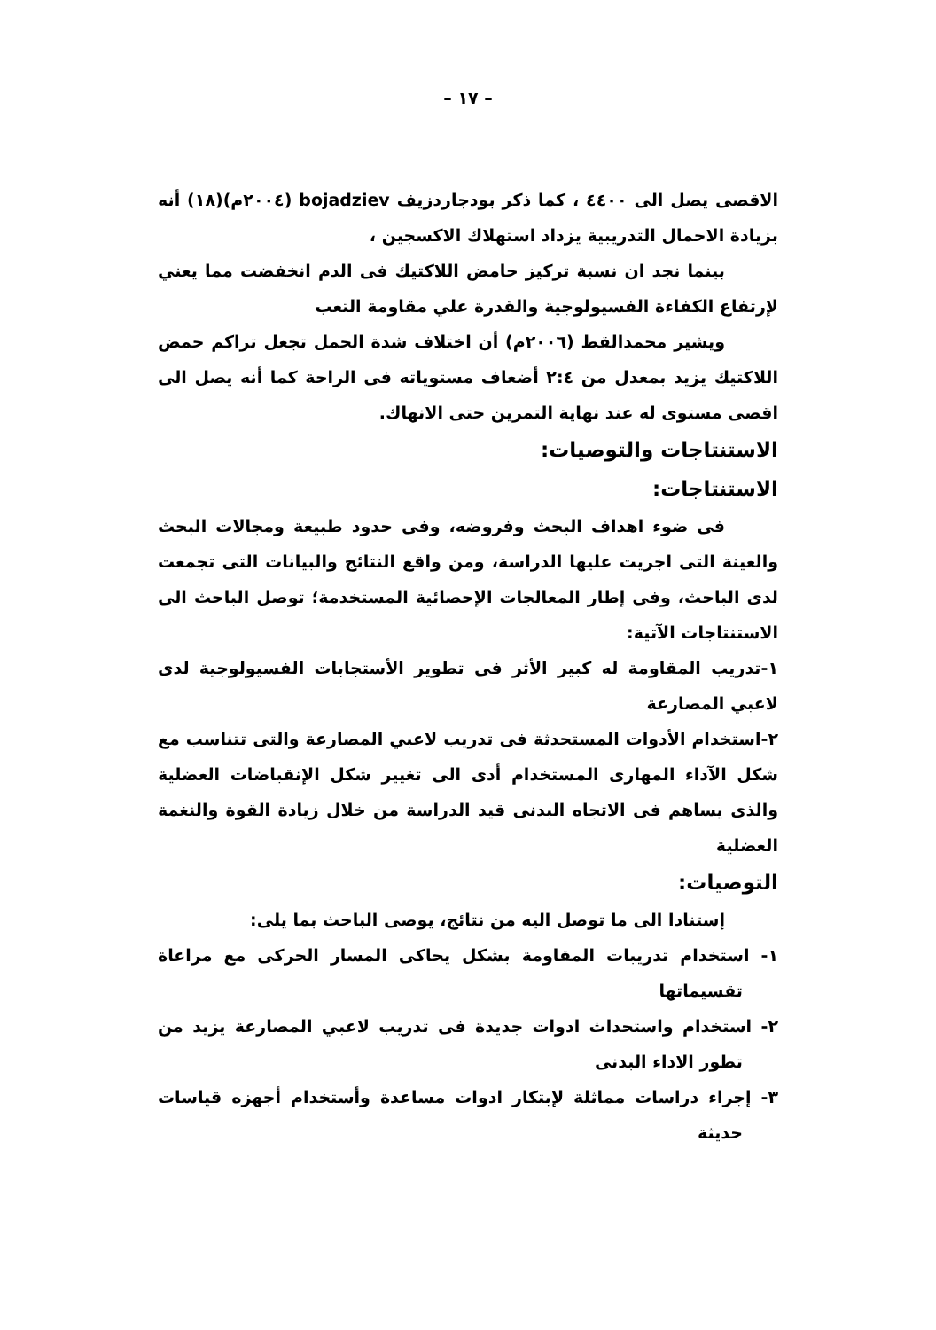– ١٧ –
الاقصى يصل الى ٤٤٠٠ ، كما ذكر بودجاردزيف bojadziev (٢٠٠٤م)(١٨) أنه بزيادة الاحمال التدريبية يزداد استهلاك الاكسجين ،
بينما نجد ان نسبة تركيز حامض اللاكتيك فى الدم انخفضت مما يعني لإرتفاع الكفاءة الفسيولوجية والقدرة علي مقاومة التعب
ويشير محمدالقط (٢٠٠٦م) أن اختلاف شدة الحمل تجعل تراكم حمض اللاكتيك يزيد بمعدل من ٢:٤ أضعاف مستوياته فى الراحة كما أنه يصل الى اقصى مستوى له عند نهاية التمرين حتى الانهاك.
الاستنتاجات والتوصيات:
الاستنتاجات:
فى ضوء اهداف البحث وفروضه، وفى حدود طبيعة ومجالات البحث والعينة التى اجريت عليها الدراسة، ومن واقع النتائج والبيانات التى تجمعت لدى الباحث، وفى إطار المعالجات الإحصائية المستخدمة؛ توصل الباحث الى الاستنتاجات الآتية:
١-تدريب المقاومة له كبير الأثر فى تطوير الأستجابات الفسيولوجية لدى لاعبي المصارعة
٢-استخدام الأدوات المستحدثة فى تدريب لاعبي المصارعة والتى تتناسب مع شكل الآداء المهارى المستخدام أدى الى تغيير شكل الإنقباضات العضلية والذى يساهم فى الاتجاه البدنى قيد الدراسة من خلال زيادة القوة والنغمة العضلية
التوصيات:
إستنادا الى ما توصل اليه من نتائج، يوصى الباحث بما يلى:
١- استخدام تدريبات المقاومة بشكل يحاكى المسار الحركى مع مراعاة تقسيماتها
٢- استخدام واستحداث ادوات جديدة فى تدريب لاعبي المصارعة يزيد من تطور الاداء البدنى
٣- إجراء دراسات مماثلة لإبتكار ادوات مساعدة وأستخدام أجهزه قياسات حديثة